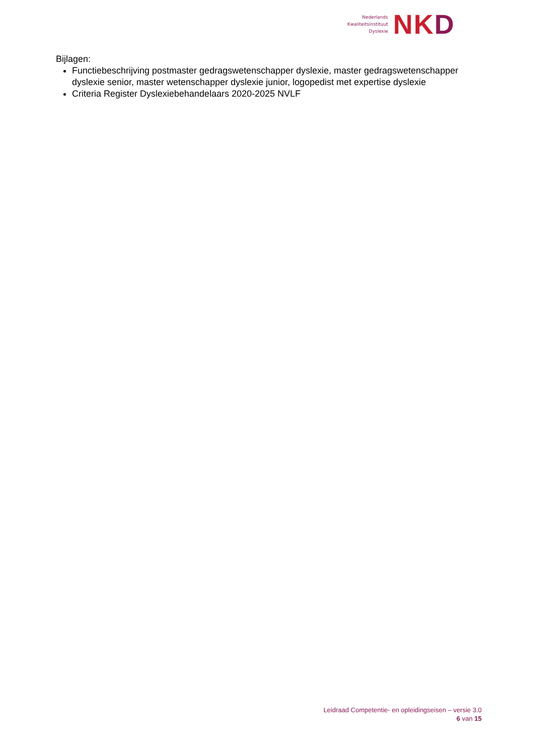Nederlands
Kwaliteitsinstituut
Dyslexie
NKD
Bijlagen:
Functiebeschrijving postmaster gedragswetenschapper dyslexie, master gedragswetenschapper dyslexie senior, master wetenschapper dyslexie junior, logopedist met expertise dyslexie
Criteria Register Dyslexiebehandelaars 2020-2025 NVLF
Leidraad Competentie- en opleidingseisen – versie 3.0
6 van 15